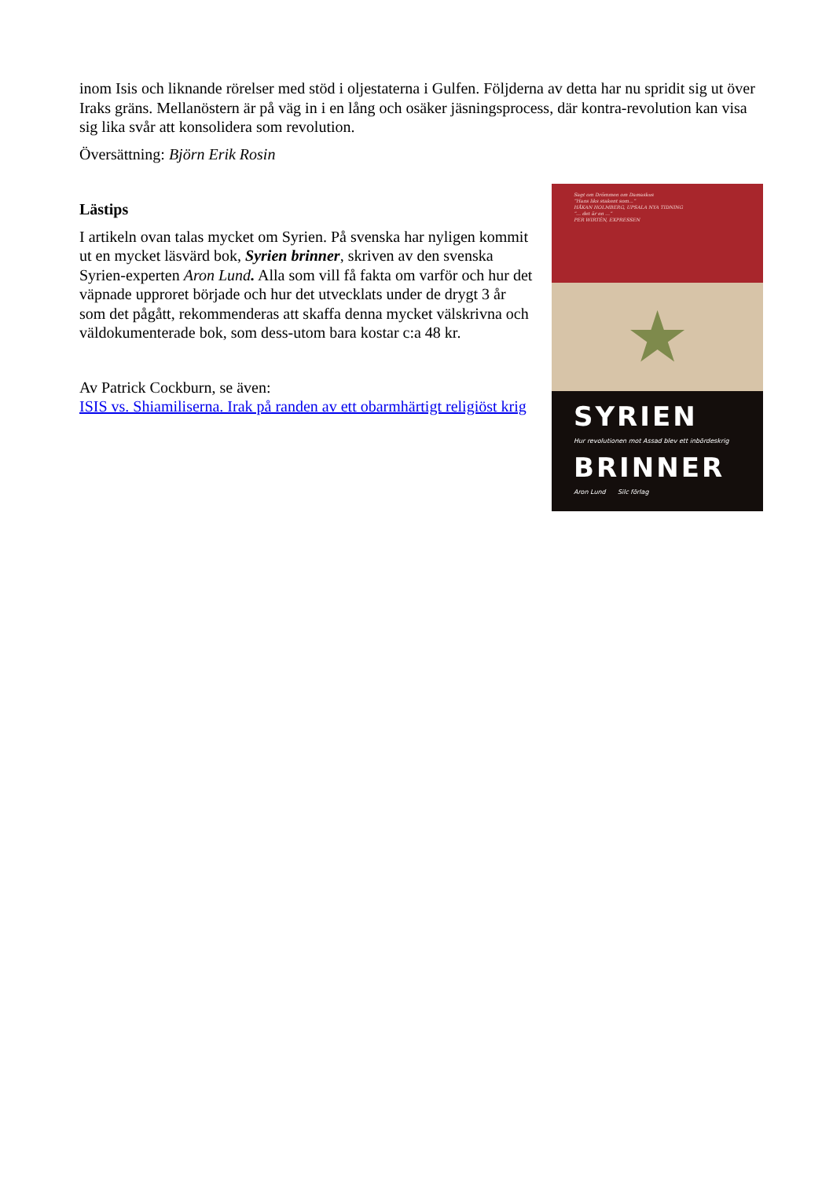inom Isis och liknande rörelser med stöd i oljestaterna i Gulfen. Följderna av detta har nu spridit sig ut över Iraks gräns. Mellanöstern är på väg in i en lång och osäker jäsningsprocess, där kontra-revolution kan visa sig lika svår att konsolidera som revolution.
Översättning: Björn Erik Rosin
Lästips
I artikeln ovan talas mycket om Syrien. På svenska har nyligen kommit ut en mycket läsvärd bok, Syrien brinner, skriven av den svenska Syrien-experten Aron Lund. Alla som vill få fakta om varför och hur det väpnade upproret började och hur det utvecklats under de drygt 3 år som det pågått, rekommenderas att skaffa denna mycket välskrivna och väldokumenterade bok, som dess-utom bara kostar c:a 48 kr.
Av Patrick Cockburn, se även:
ISIS vs. Shiamiliserna. Irak på randen av ett obarmhärtigt religiöst krig
Sagt om Drömmen om Damaskus
”Hans liks stakent som...”
HÅKAN HOLMBERG, UPSALA NYA TIDNING
”... det är en ...”
PER WIRTÉN, EXPRESSEN
★
SYRIEN
Hur revolutionen mot Assad blev ett inbördeskrig
BRINNER
Aron Lund Silc förlag